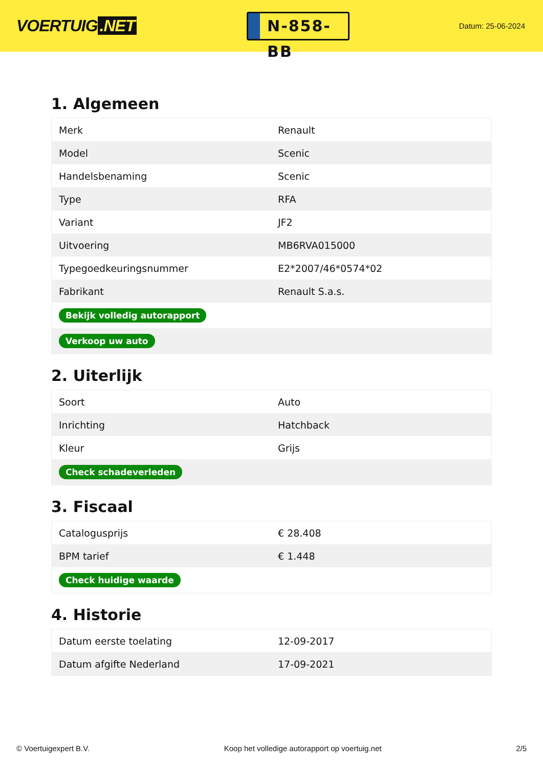VOERTUIG.NET
N-858-BB
Datum: 25-06-2024
1. Algemeen
| Merk | Renault |
| Model | Scenic |
| Handelsbenaming | Scenic |
| Type | RFA |
| Variant | JF2 |
| Uitvoering | MB6RVA015000 |
| Typegoedkeuringsnummer | E2*2007/46*0574*02 |
| Fabrikant | Renault S.a.s. |
| Bekijk volledig autorapport | |
| Verkoop uw auto | |
2. Uiterlijk
| Soort | Auto |
| Inrichting | Hatchback |
| Kleur | Grijs |
| Check schadeverleden | |
3. Fiscaal
| Catalogusprijs | € 28.408 |
| BPM tarief | € 1.448 |
| Check huidige waarde | |
4. Historie
| Datum eerste toelating | 12-09-2017 |
| Datum afgifte Nederland | 17-09-2021 |
© Voertuigexpert B.V. Koop het volledige autorapport op voertuig.net 2/5